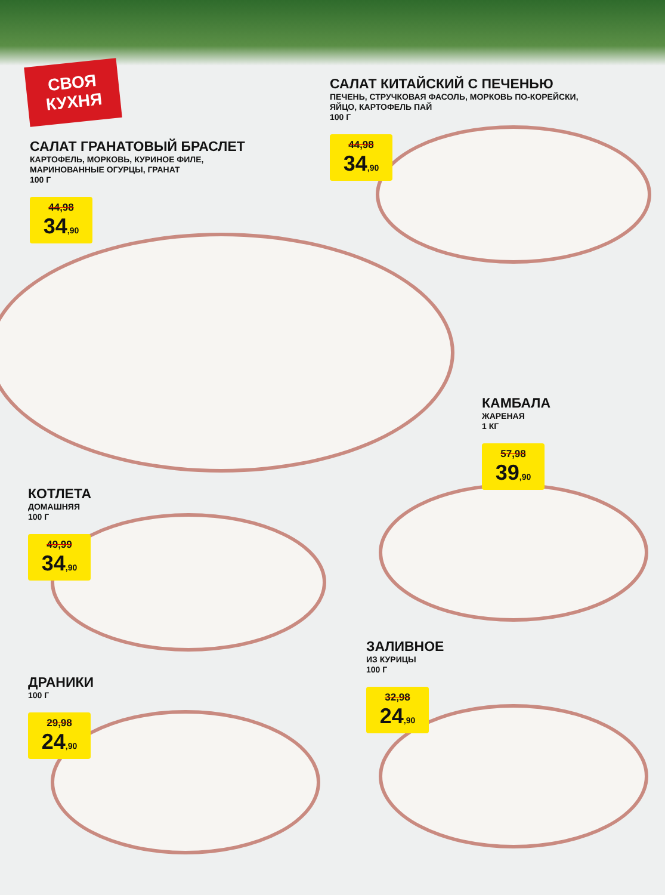СВОЯ
КУХНЯ
САЛАТ ГРАНАТОВЫЙ БРАСЛЕТ
КАРТОФЕЛЬ, МОРКОВЬ, КУРИНОЕ ФИЛЕ,
МАРИНОВАННЫЕ ОГУРЦЫ, ГРАНАТ
100 Г
44,98
34<sub>,90</sub>
САЛАТ КИТАЙСКИЙ С ПЕЧЕНЬЮ
ПЕЧЕНЬ, СТРУЧКОВАЯ ФАСОЛЬ, МОРКОВЬ ПО-КОРЕЙСКИ,
ЯЙЦО, КАРТОФЕЛЬ ПАЙ
100 Г
44,98
34<sub>,90</sub>
КАМБАЛА
ЖАРЕНАЯ
1 КГ
57,98
39<sub>,90</sub>
КОТЛЕТА
ДОМАШНЯЯ
100 Г
49,99
34<sub>,90</sub>
ЗАЛИВНОЕ
ИЗ КУРИЦЫ
100 Г
32,98
24<sub>,90</sub>
ДРАНИКИ
100 Г
29,98
24<sub>,90</sub>